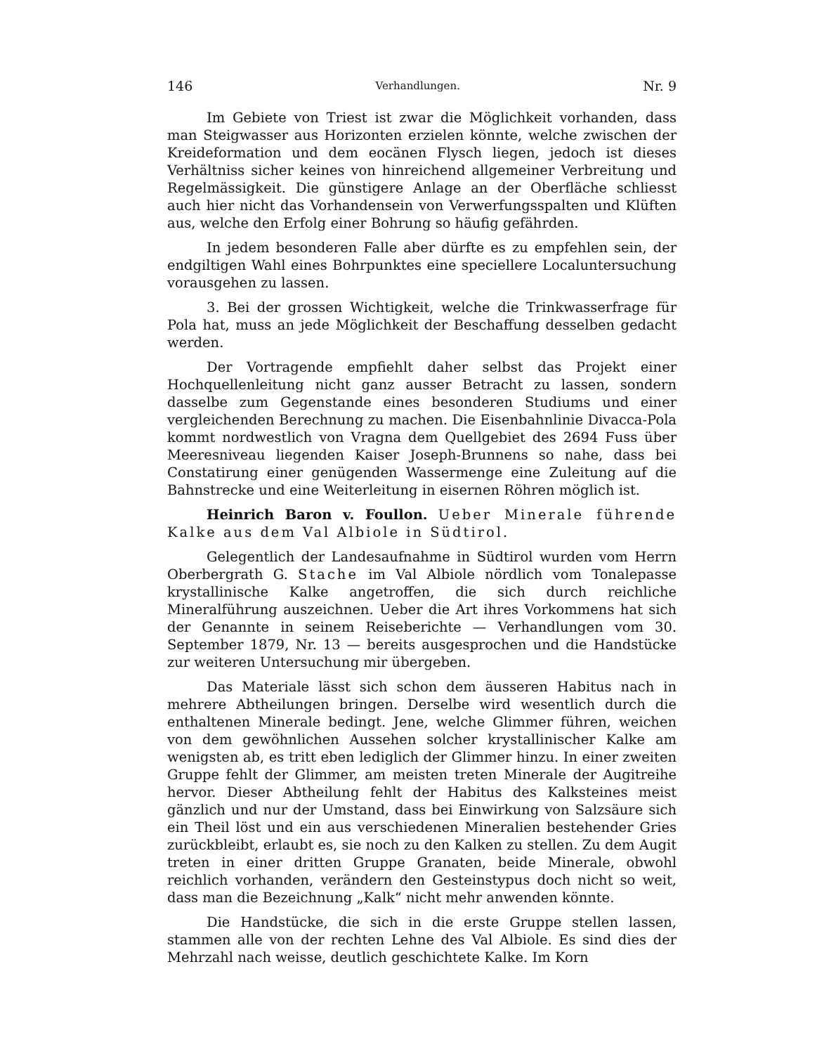146 Verhandlungen. Nr. 9
Im Gebiete von Triest ist zwar die Möglichkeit vorhanden, dass man Steigwasser aus Horizonten erzielen könnte, welche zwischen der Kreideformation und dem eocänen Flysch liegen, jedoch ist dieses Verhältniss sicher keines von hinreichend allgemeiner Verbreitung und Regelmässigkeit. Die günstigere Anlage an der Oberfläche schliesst auch hier nicht das Vorhandensein von Verwerfungsspalten und Klüften aus, welche den Erfolg einer Bohrung so häufig gefährden.
In jedem besonderen Falle aber dürfte es zu empfehlen sein, der endgiltigen Wahl eines Bohrpunktes eine speciellere Localuntersuchung vorausgehen zu lassen.
3. Bei der grossen Wichtigkeit, welche die Trinkwasserfrage für Pola hat, muss an jede Möglichkeit der Beschaffung desselben gedacht werden.
Der Vortragende empfiehlt daher selbst das Projekt einer Hochquellenleitung nicht ganz ausser Betracht zu lassen, sondern dasselbe zum Gegenstande eines besonderen Studiums und einer vergleichenden Berechnung zu machen. Die Eisenbahnlinie Divacca-Pola kommt nordwestlich von Vragna dem Quellgebiet des 2694 Fuss über Meeresniveau liegenden Kaiser Joseph-Brunnens so nahe, dass bei Constatirung einer genügenden Wassermenge eine Zuleitung auf die Bahnstrecke und eine Weiterleitung in eisernen Röhren möglich ist.
Heinrich Baron v. Foullon. Ueber Minerale führende Kalke aus dem Val Albiole in Südtirol.
Gelegentlich der Landesaufnahme in Südtirol wurden vom Herrn Oberbergrath G. Stache im Val Albiole nördlich vom Tonalepasse krystallinische Kalke angetroffen, die sich durch reichliche Mineralführung auszeichnen. Ueber die Art ihres Vorkommens hat sich der Genannte in seinem Reiseberichte — Verhandlungen vom 30. September 1879, Nr. 13 — bereits ausgesprochen und die Handstücke zur weiteren Untersuchung mir übergeben.
Das Materiale lässt sich schon dem äusseren Habitus nach in mehrere Abtheilungen bringen. Derselbe wird wesentlich durch die enthaltenen Minerale bedingt. Jene, welche Glimmer führen, weichen von dem gewöhnlichen Aussehen solcher krystallinischer Kalke am wenigsten ab, es tritt eben lediglich der Glimmer hinzu. In einer zweiten Gruppe fehlt der Glimmer, am meisten treten Minerale der Augitreihe hervor. Dieser Abtheilung fehlt der Habitus des Kalksteines meist gänzlich und nur der Umstand, dass bei Einwirkung von Salzsäure sich ein Theil löst und ein aus verschiedenen Mineralien bestehender Gries zurückbleibt, erlaubt es, sie noch zu den Kalken zu stellen. Zu dem Augit treten in einer dritten Gruppe Granaten, beide Minerale, obwohl reichlich vorhanden, verändern den Gesteinstypus doch nicht so weit, dass man die Bezeichnung „Kalk“ nicht mehr anwenden könnte.
Die Handstücke, die sich in die erste Gruppe stellen lassen, stammen alle von der rechten Lehne des Val Albiole. Es sind dies der Mehrzahl nach weisse, deutlich geschichtete Kalke. Im Korn